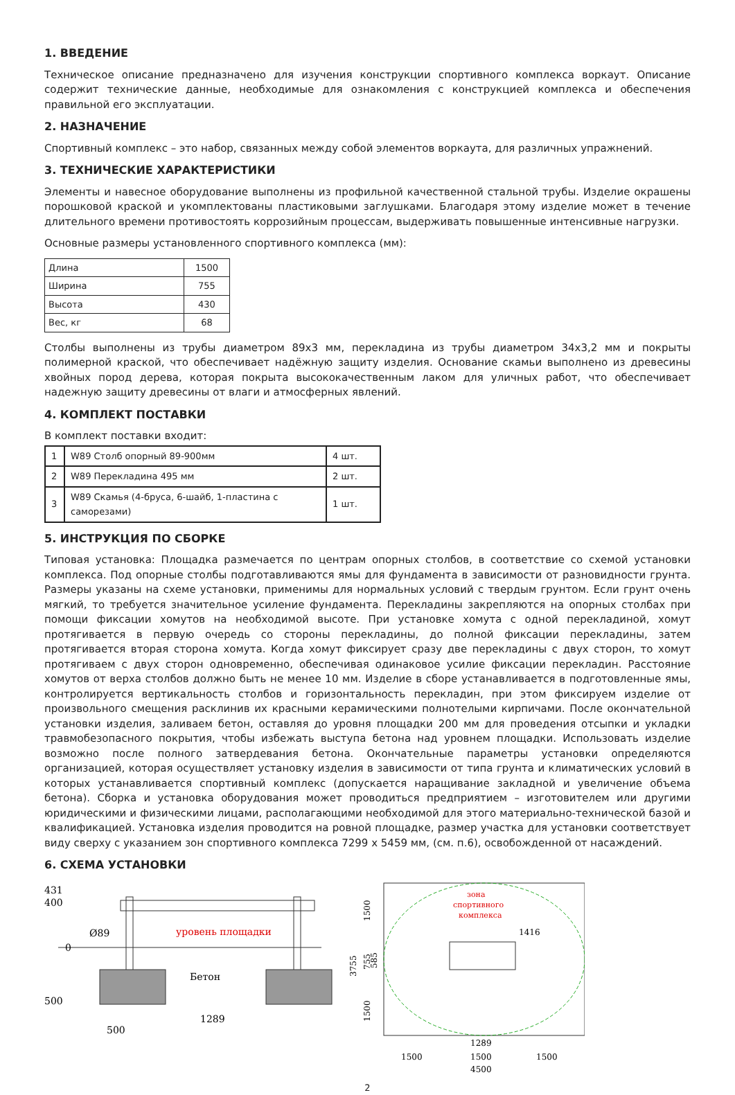1. ВВЕДЕНИЕ
Техническое описание предназначено для изучения конструкции спортивного комплекса воркаут. Описание содержит технические данные, необходимые для ознакомления с конструкцией комплекса и обеспечения правильной его эксплуатации.
2. НАЗНАЧЕНИЕ
Спортивный комплекс – это набор, связанных между собой элементов воркаута, для различных упражнений.
3. ТЕХНИЧЕСКИЕ ХАРАКТЕРИСТИКИ
Элементы и навесное оборудование выполнены из профильной качественной стальной трубы. Изделие окрашены порошковой краской и укомплектованы пластиковыми заглушками. Благодаря этому изделие может в течение длительного времени противостоять коррозийным процессам, выдерживать повышенные интенсивные нагрузки.
Основные размеры установленного спортивного комплекса (мм):
| Длина | 1500 |
| Ширина | 755 |
| Высота | 430 |
| Вес, кг | 68 |
Столбы выполнены из трубы диаметром 89х3 мм, перекладина из трубы диаметром 34х3,2 мм и покрыты полимерной краской, что обеспечивает надёжную защиту изделия. Основание скамьи выполнено из древесины хвойных пород дерева, которая покрыта высококачественным лаком для уличных работ, что обеспечивает надежную защиту древесины от влаги и атмосферных явлений.
4. КОМПЛЕКТ ПОСТАВКИ
В комплект поставки входит:
| 1 | W89 Столб опорный 89-900мм | 4 шт. |
| 2 | W89 Перекладина 495 мм | 2 шт. |
| 3 | W89 Скамья (4-бруса, 6-шайб, 1-пластина с саморезами) | 1 шт. |
5. ИНСТРУКЦИЯ ПО СБОРКЕ
Типовая установка: Площадка размечается по центрам опорных столбов, в соответствие со схемой установки комплекса. Под опорные столбы подготавливаются ямы для фундамента в зависимости от разновидности грунта. Размеры указаны на схеме установки, применимы для нормальных условий с твердым грунтом. Если грунт очень мягкий, то требуется значительное усиление фундамента. Перекладины закрепляются на опорных столбах при помощи фиксации хомутов на необходимой высоте. При установке хомута с одной перекладиной, хомут протягивается в первую очередь со стороны перекладины, до полной фиксации перекладины, затем протягивается вторая сторона хомута. Когда хомут фиксирует сразу две перекладины с двух сторон, то хомут протягиваем с двух сторон одновременно, обеспечивая одинаковое усилие фиксации перекладин. Расстояние хомутов от верха столбов должно быть не менее 10 мм. Изделие в сборе устанавливается в подготовленные ямы, контролируется вертикальность столбов и горизонтальность перекладин, при этом фиксируем изделие от произвольного смещения расклинив их красными керамическими полнотелыми кирпичами. После окончательной установки изделия, заливаем бетон, оставляя до уровня площадки 200 мм для проведения отсыпки и укладки травмобезопасного покрытия, чтобы избежать выступа бетона над уровнем площадки. Использовать изделие возможно после полного затвердевания бетона. Окончательные параметры установки определяются организацией, которая осуществляет установку изделия в зависимости от типа грунта и климатических условий в которых устанавливается спортивный комплекс (допускается наращивание закладной и увеличение объема бетона). Сборка и установка оборудования может проводиться предприятием – изготовителем или другими юридическими и физическими лицами, располагающими необходимой для этого материально-технической базой и квалификацией. Установка изделия проводится на ровной площадке, размер участка для установки соответствует виду сверху с указанием зон спортивного комплекса 7299 x 5459 мм, (см. п.6), освобожденной от насаждений.
6. СХЕМА УСТАНОВКИ
431
400
0
500
Ø89
уровень площадки
Бетон
500
1289
3755
1500
755
585
1500
зона
спортивного
комплекса
1416
1289
1500
1500
1500
4500
2